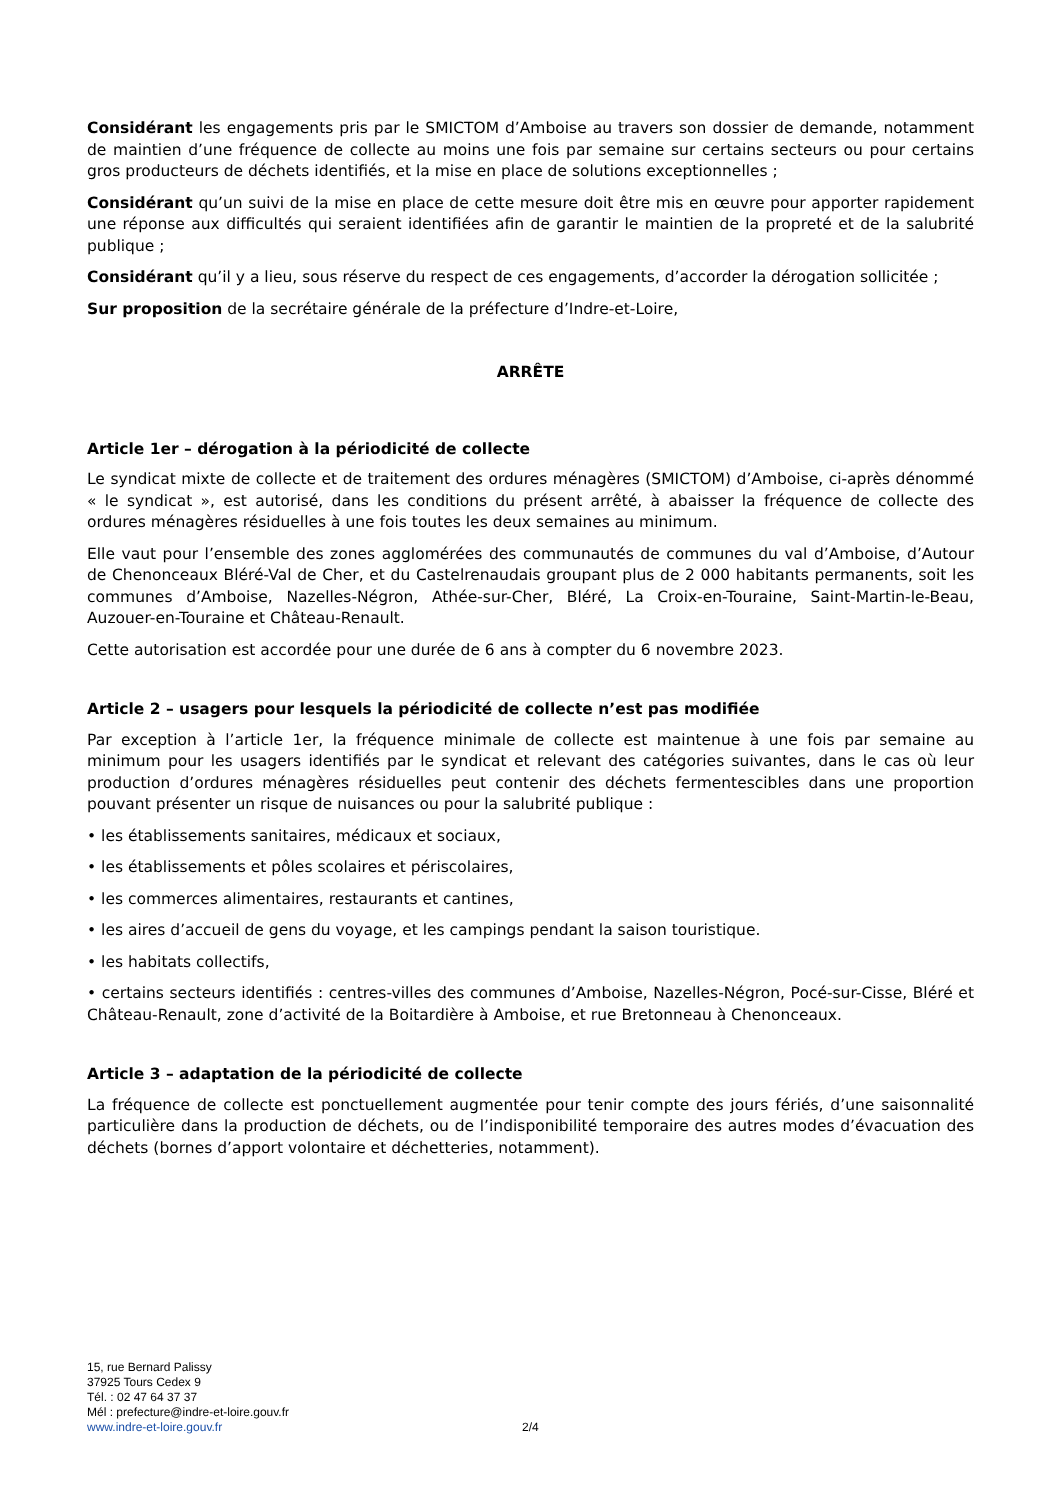Considérant les engagements pris par le SMICTOM d’Amboise au travers son dossier de demande, notamment de maintien d’une fréquence de collecte au moins une fois par semaine sur certains secteurs ou pour certains gros producteurs de déchets identifiés, et la mise en place de solutions exceptionnelles ;
Considérant qu’un suivi de la mise en place de cette mesure doit être mis en œuvre pour apporter rapidement une réponse aux difficultés qui seraient identifiées afin de garantir le maintien de la propreté et de la salubrité publique ;
Considérant qu’il y a lieu, sous réserve du respect de ces engagements, d’accorder la dérogation sollicitée ;
Sur proposition de la secrétaire générale de la préfecture d’Indre-et-Loire,
ARRÊTE
Article 1er – dérogation à la périodicité de collecte
Le syndicat mixte de collecte et de traitement des ordures ménagères (SMICTOM) d’Amboise, ci-après dénommé « le syndicat », est autorisé, dans les conditions du présent arrêté, à abaisser la fréquence de collecte des ordures ménagères résiduelles à une fois toutes les deux semaines au minimum.
Elle vaut pour l’ensemble des zones agglomérées des communautés de communes du val d’Amboise, d’Autour de Chenonceaux Bléré-Val de Cher, et du Castelrenaudais groupant plus de 2 000 habitants permanents, soit les communes d’Amboise, Nazelles-Négron, Athée-sur-Cher, Bléré, La Croix-en-Touraine, Saint-Martin-le-Beau, Auzouer-en-Touraine et Château-Renault.
Cette autorisation est accordée pour une durée de 6 ans à compter du 6 novembre 2023.
Article 2 – usagers pour lesquels la périodicité de collecte n’est pas modifiée
Par exception à l’article 1er, la fréquence minimale de collecte est maintenue à une fois par semaine au minimum pour les usagers identifiés par le syndicat et relevant des catégories suivantes, dans le cas où leur production d’ordures ménagères résiduelles peut contenir des déchets fermentescibles dans une proportion pouvant présenter un risque de nuisances ou pour la salubrité publique :
• les établissements sanitaires, médicaux et sociaux,
• les établissements et pôles scolaires et périscolaires,
• les commerces alimentaires, restaurants et cantines,
• les aires d’accueil de gens du voyage, et les campings pendant la saison touristique.
• les habitats collectifs,
• certains secteurs identifiés : centres-villes des communes d’Amboise, Nazelles-Négron, Pocé-sur-Cisse, Bléré et Château-Renault, zone d’activité de la Boitardière à Amboise, et rue Bretonneau à Chenonceaux.
Article 3 – adaptation de la périodicité de collecte
La fréquence de collecte est ponctuellement augmentée pour tenir compte des jours fériés, d’une saisonnalité particulière dans la production de déchets, ou de l’indisponibilité temporaire des autres modes d’évacuation des déchets (bornes d’apport volontaire et déchetteries, notamment).
15, rue Bernard Palissy
37925 Tours Cedex 9
Tél. : 02 47 64 37 37
Mél : prefecture@indre-et-loire.gouv.fr
www.indre-et-loire.gouv.fr
2/4